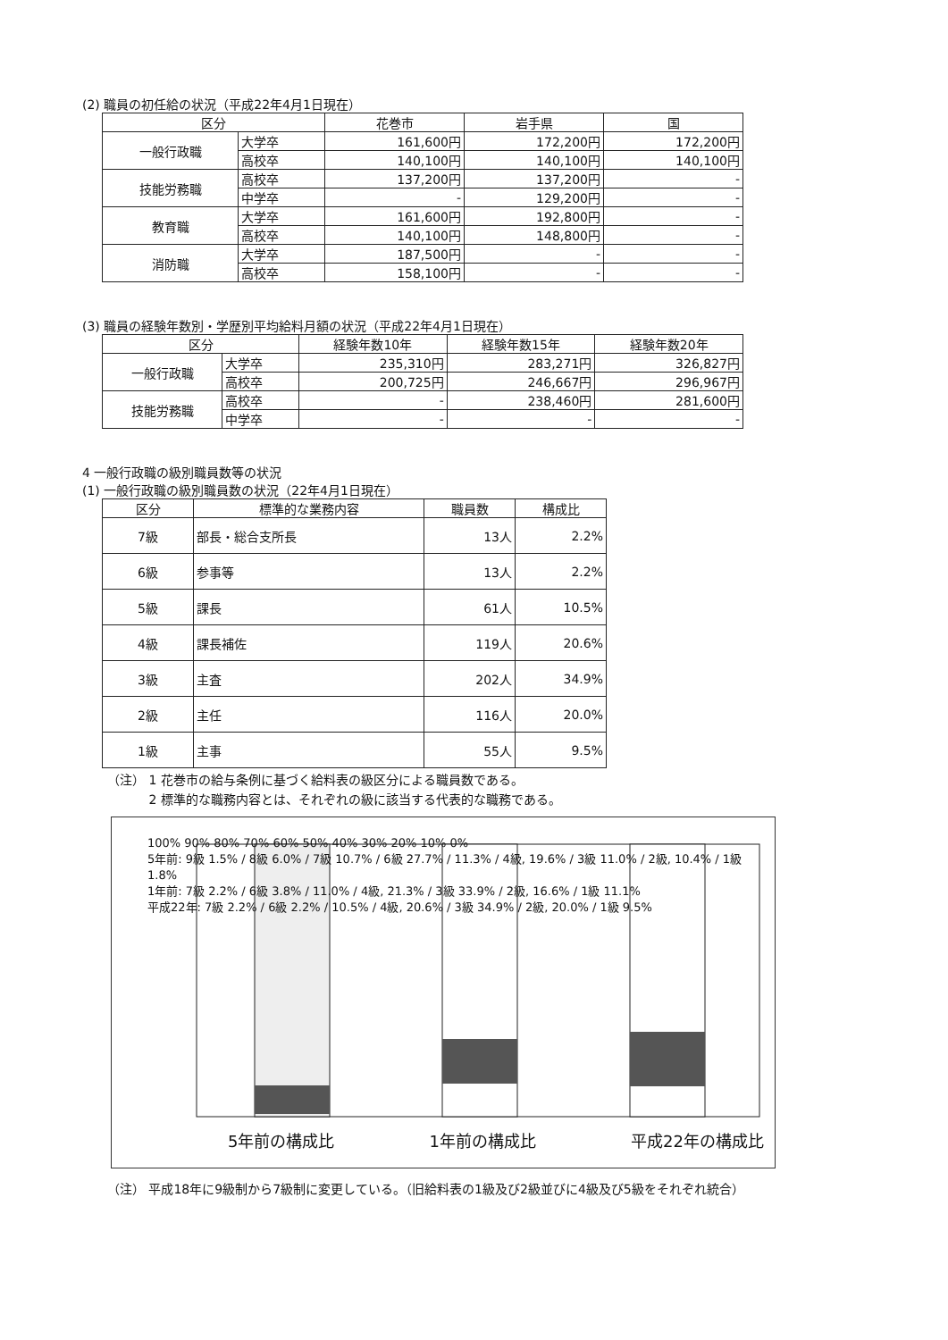(2) 職員の初任給の状況（平成22年4月1日現在）
| 区分 | | 花巻市 | 岩手県 | 国 |
| --- | --- | --- | --- | --- |
| 一般行政職 | 大学卒 | 161,600円 | 172,200円 | 172,200円 |
| | 高校卒 | 140,100円 | 140,100円 | 140,100円 |
| 技能労務職 | 高校卒 | 137,200円 | 137,200円 | - |
| | 中学卒 | - | 129,200円 | - |
| 教育職 | 大学卒 | 161,600円 | 192,800円 | - |
| | 高校卒 | 140,100円 | 148,800円 | - |
| 消防職 | 大学卒 | 187,500円 | - | - |
| | 高校卒 | 158,100円 | - | - |
(3) 職員の経験年数別・学歴別平均給料月額の状況（平成22年4月1日現在）
| 区分 | | 経験年数10年 | 経験年数15年 | 経験年数20年 |
| --- | --- | --- | --- | --- |
| 一般行政職 | 大学卒 | 235,310円 | 283,271円 | 326,827円 |
| | 高校卒 | 200,725円 | 246,667円 | 296,967円 |
| 技能労務職 | 高校卒 | - | 238,460円 | 281,600円 |
| | 中学卒 | - | - | - |
4 一般行政職の級別職員数等の状況
(1) 一般行政職の級別職員数の状況（22年4月1日現在）
| 区分 | 標準的な業務内容 | 職員数 | 構成比 |
| --- | --- | --- | --- |
| 7級 | 部長・総合支所長 | 13人 | 2.2% |
| 6級 | 参事等 | 13人 | 2.2% |
| 5級 | 課長 | 61人 | 10.5% |
| 4級 | 課長補佐 | 119人 | 20.6% |
| 3級 | 主査 | 202人 | 34.9% |
| 2級 | 主任 | 116人 | 20.0% |
| 1級 | 主事 | 55人 | 9.5% |
（注） 1 花巻市の給与条例に基づく給料表の級区分による職員数である。
　　　 2 標準的な職務内容とは、それぞれの級に該当する代表的な職務である。
100% 90% 80% 70% 60% 50% 40% 30% 20% 10% 0%
5年前: 9級 1.5% / 8級 6.0% / 7級 10.7% / 6級 27.7% / 11.3% / 4級, 19.6% / 3級 11.0% / 2級, 10.4% / 1級 1.8%
1年前: 7級 2.2% / 6級 3.8% / 11.0% / 4級, 21.3% / 3級 33.9% / 2級, 16.6% / 1級 11.1%
平成22年: 7級 2.2% / 6級 2.2% / 10.5% / 4級, 20.6% / 3級 34.9% / 2級, 20.0% / 1級 9.5%
5年前の構成比 1年前の構成比 平成22年の構成比
（注） 平成18年に9級制から7級制に変更している。（旧給料表の1級及び2級並びに4級及び5級をそれぞれ統合）